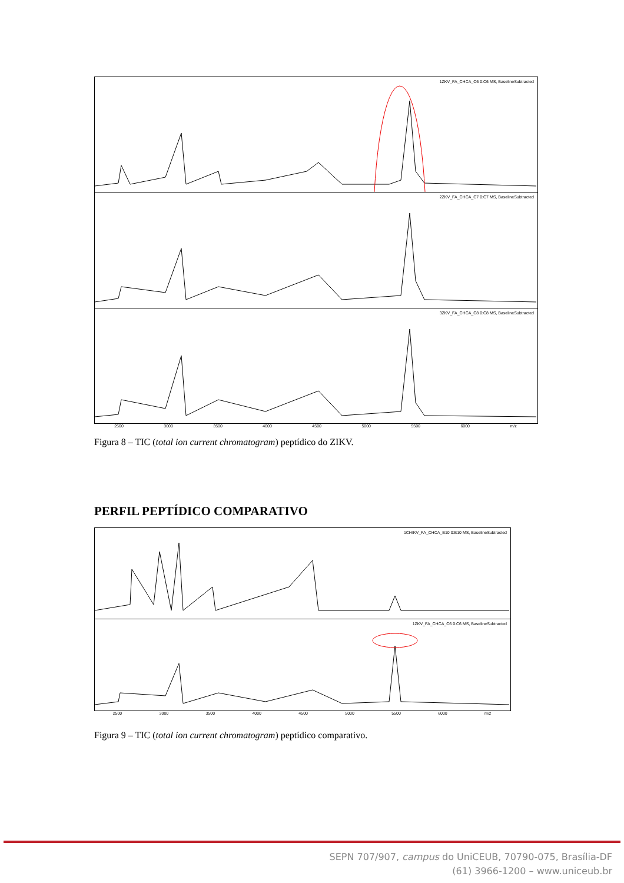1ZKV_FA_CHCA_C6 0:C6 MS, BaselineSubtracted
2ZKV_FA_CHCA_C7 0:C7 MS, BaselineSubtracted
3ZKV_FA_CHCA_C8 0:C8 MS, BaselineSubtracted
2500 3000 3500 4000 4500 5000 5500 6000 m/z
Figura 8 – TIC (total ion current chromatogram) peptídico do ZIKV.
PERFIL PEPTÍDICO COMPARATIVO
1CHIKV_FA_CHCA_B10 0:B10 MS, BaselineSubtracted
1ZKV_FA_CHCA_C6 0:C6 MS, BaselineSubtracted
2500 3000 3500 4000 4500 5000 5500 6000 m/z
Figura 9 – TIC (total ion current chromatogram) peptídico comparativo.
SEPN 707/907, campus do UniCEUB, 70790-075, Brasília-DF
(61) 3966-1200 – www.uniceub.br